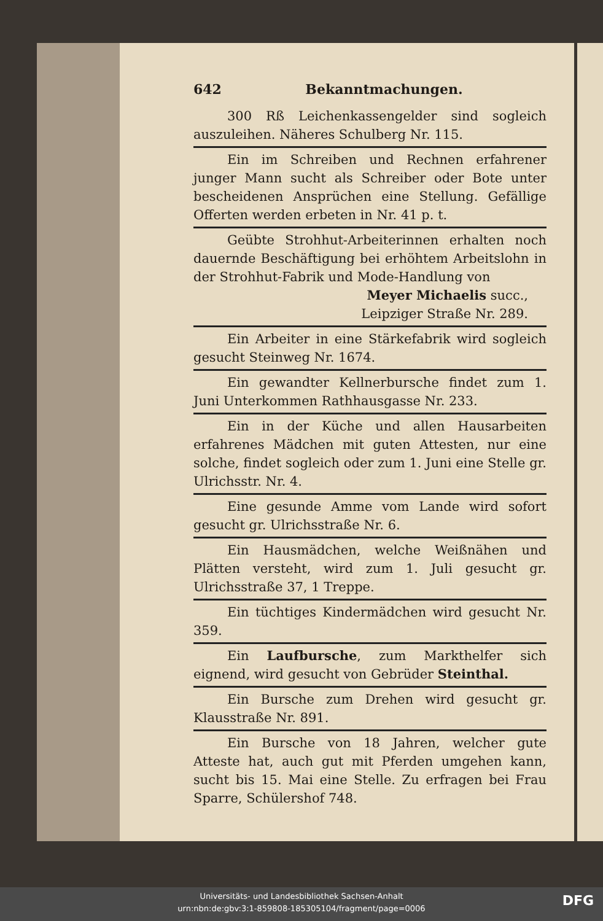642 Bekanntmachungen.
300 Rß Leichenkassengelder sind sogleich auszuleihen. Näheres Schulberg Nr. 115.
Ein im Schreiben und Rechnen erfahrener junger Mann sucht als Schreiber oder Bote unter bescheidenen Ansprüchen eine Stellung. Gefällige Offerten werden erbeten in Nr. 41 p. t.
Geübte Strohhut-Arbeiterinnen erhalten noch dauernde Beschäftigung bei erhöhtem Arbeitslohn in der Strohhut-Fabrik und Mode-Handlung von
Meyer Michaelis succ.,
Leipziger Straße Nr. 289.
Ein Arbeiter in eine Stärkefabrik wird sogleich gesucht Steinweg Nr. 1674.
Ein gewandter Kellnerbursche findet zum 1. Juni Unterkommen Rathhausgasse Nr. 233.
Ein in der Küche und allen Hausarbeiten erfahrenes Mädchen mit guten Attesten, nur eine solche, findet sogleich oder zum 1. Juni eine Stelle gr. Ulrichsstr. Nr. 4.
Eine gesunde Amme vom Lande wird sofort gesucht gr. Ulrichsstraße Nr. 6.
Ein Hausmädchen, welche Weißnähen und Plätten versteht, wird zum 1. Juli gesucht gr. Ulrichsstraße 37, 1 Treppe.
Ein tüchtiges Kindermädchen wird gesucht Nr. 359.
Ein Laufbursche, zum Markthelfer sich eignend, wird gesucht von Gebrüder Steinthal.
Ein Bursche zum Drehen wird gesucht gr. Klausstraße Nr. 891.
Ein Bursche von 18 Jahren, welcher gute Atteste hat, auch gut mit Pferden umgehen kann, sucht bis 15. Mai eine Stelle. Zu erfragen bei Frau Sparre, Schülershof 748.
Universitäts- und Landesbibliothek Sachsen-Anhalt
urn:nbn:de:gbv:3:1-859808-185305104/fragment/page=0006
DFG